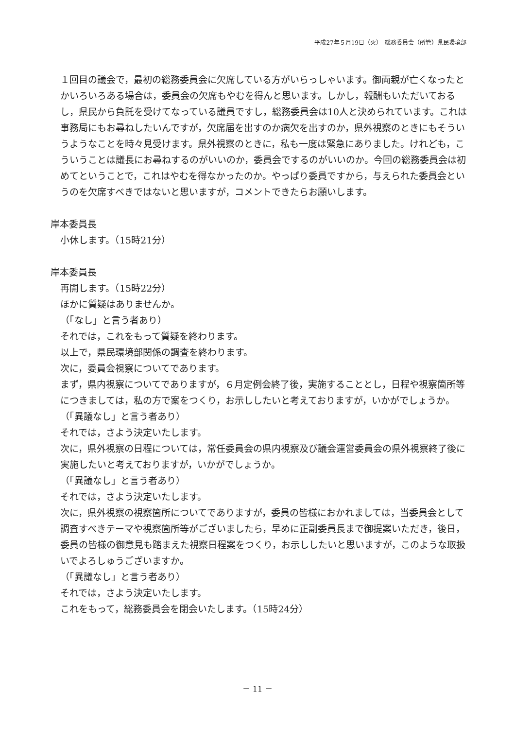平成27年５月19日（火）　総務委員会（所管）県民環境部
１回目の議会で，最初の総務委員会に欠席している方がいらっしゃいます。御両親が亡くなったとかいろいろある場合は，委員会の欠席もやむを得んと思います。しかし，報酬もいただいておるし，県民から負託を受けてなっている議員ですし，総務委員会は10人と決められています。これは事務局にもお尋ねしたいんですが，欠席届を出すのか病欠を出すのか，県外視察のときにもそういうようなことを時々見受けます。県外視察のときに，私も一度は緊急にありました。けれども，こういうことは議長にお尋ねするのがいいのか，委員会でするのがいいのか。今回の総務委員会は初めてということで，これはやむを得なかったのか。やっぱり委員ですから，与えられた委員会というのを欠席すべきではないと思いますが，コメントできたらお願いします。
岸本委員長
小休します。（15時21分）
岸本委員長
再開します。（15時22分）
ほかに質疑はありませんか。
（「なし」と言う者あり）
それでは，これをもって質疑を終わります。
以上で，県民環境部関係の調査を終わります。
次に，委員会視察についてであります。
まず，県内視察についてでありますが，６月定例会終了後，実施することとし，日程や視察箇所等につきましては，私の方で案をつくり，お示ししたいと考えておりますが，いかがでしょうか。
（「異議なし」と言う者あり）
それでは，さよう決定いたします。
次に，県外視察の日程については，常任委員会の県内視察及び議会運営委員会の県外視察終了後に実施したいと考えておりますが，いかがでしょうか。
（「異議なし」と言う者あり）
それでは，さよう決定いたします。
次に，県外視察の視察箇所についてでありますが，委員の皆様におかれましては，当委員会として調査すべきテーマや視察箇所等がございましたら，早めに正副委員長まで御提案いただき，後日，委員の皆様の御意見も踏まえた視察日程案をつくり，お示ししたいと思いますが，このような取扱いでよろしゅうございますか。
（「異議なし」と言う者あり）
それでは，さよう決定いたします。
これをもって，総務委員会を閉会いたします。（15時24分）
－ 11 －